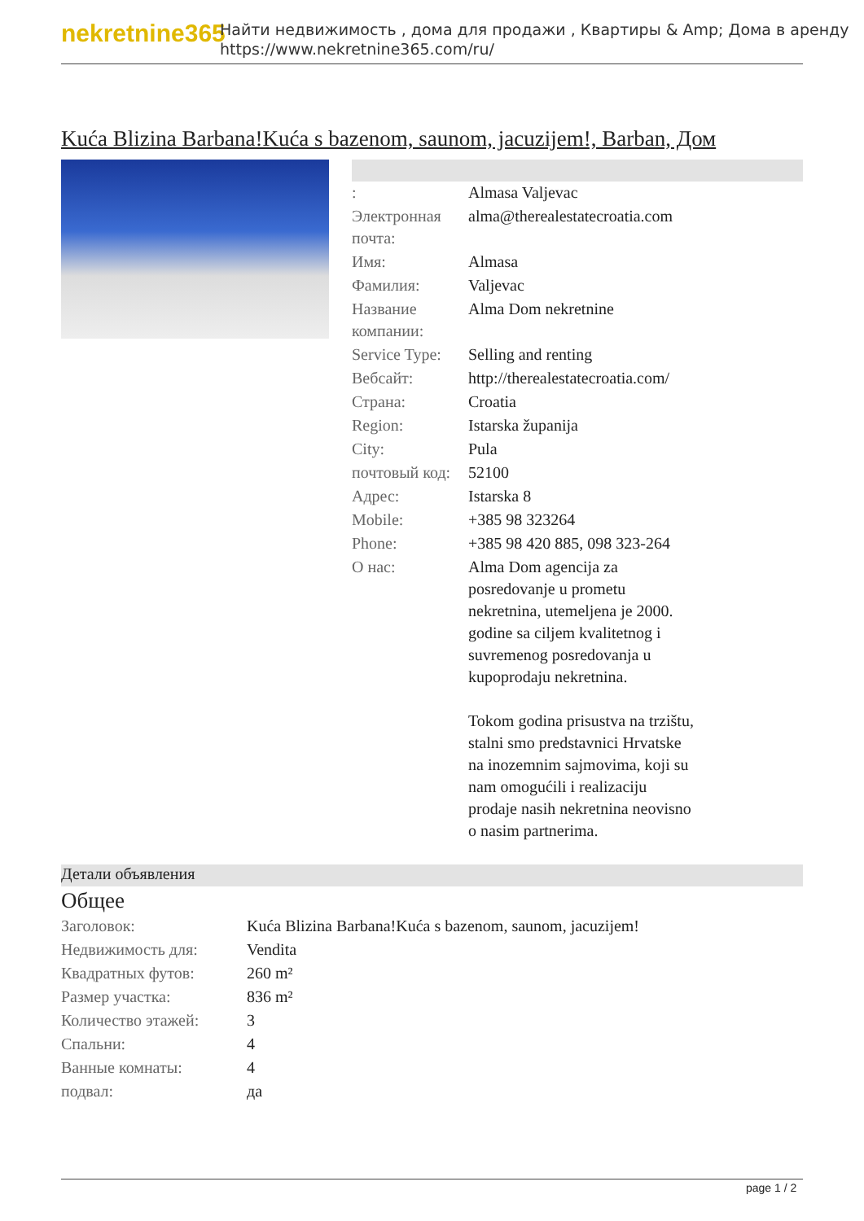nekretnine365
Найти недвижимость , дома для продажи , Квартиры & Amp; Дома в аренду
https://www.nekretnine365.com/ru/
Kuća Blizina Barbana!Kuća s bazenom, saunom, jacuzijem!, Barban, Дом
| : | Almasa Valjevac |
| Электронная почта: | alma@therealestatecroatia.com |
| Имя: | Almasa |
| Фамилия: | Valjevac |
| Название компании: | Alma Dom nekretnine |
| Service Type: | Selling and renting |
| Вебсайт: | http://therealestatecroatia.com/ |
| Страна: | Croatia |
| Region: | Istarska županija |
| City: | Pula |
| почтовый код: | 52100 |
| Адрес: | Istarska 8 |
| Mobile: | +385 98 323264 |
| Phone: | +385 98 420 885, 098 323-264 |
| О нас: | Alma Dom agencija za posredovanje u prometu nekretnina, utemeljena je 2000. godine sa ciljem kvalitetnog i suvremenog posredovanja u kupoprodaju nekretnina. Tokom godina prisustva na trzištu, stalni smo predstavnici Hrvatske na inozemnim sajmovima, koji su nam omogućili i realizaciju prodaje nasih nekretnina neovisno o nasim partnerima. |
Детали объявления
Общее
| Заголовок: | Kuća Blizina Barbana!Kuća s bazenom, saunom, jacuzijem! |
| Недвижимость для: | Vendita |
| Квадратных футов: | 260 m² |
| Размер участка: | 836 m² |
| Количество этажей: | 3 |
| Спальни: | 4 |
| Ванные комнаты: | 4 |
| подвал: | да |
page 1 / 2